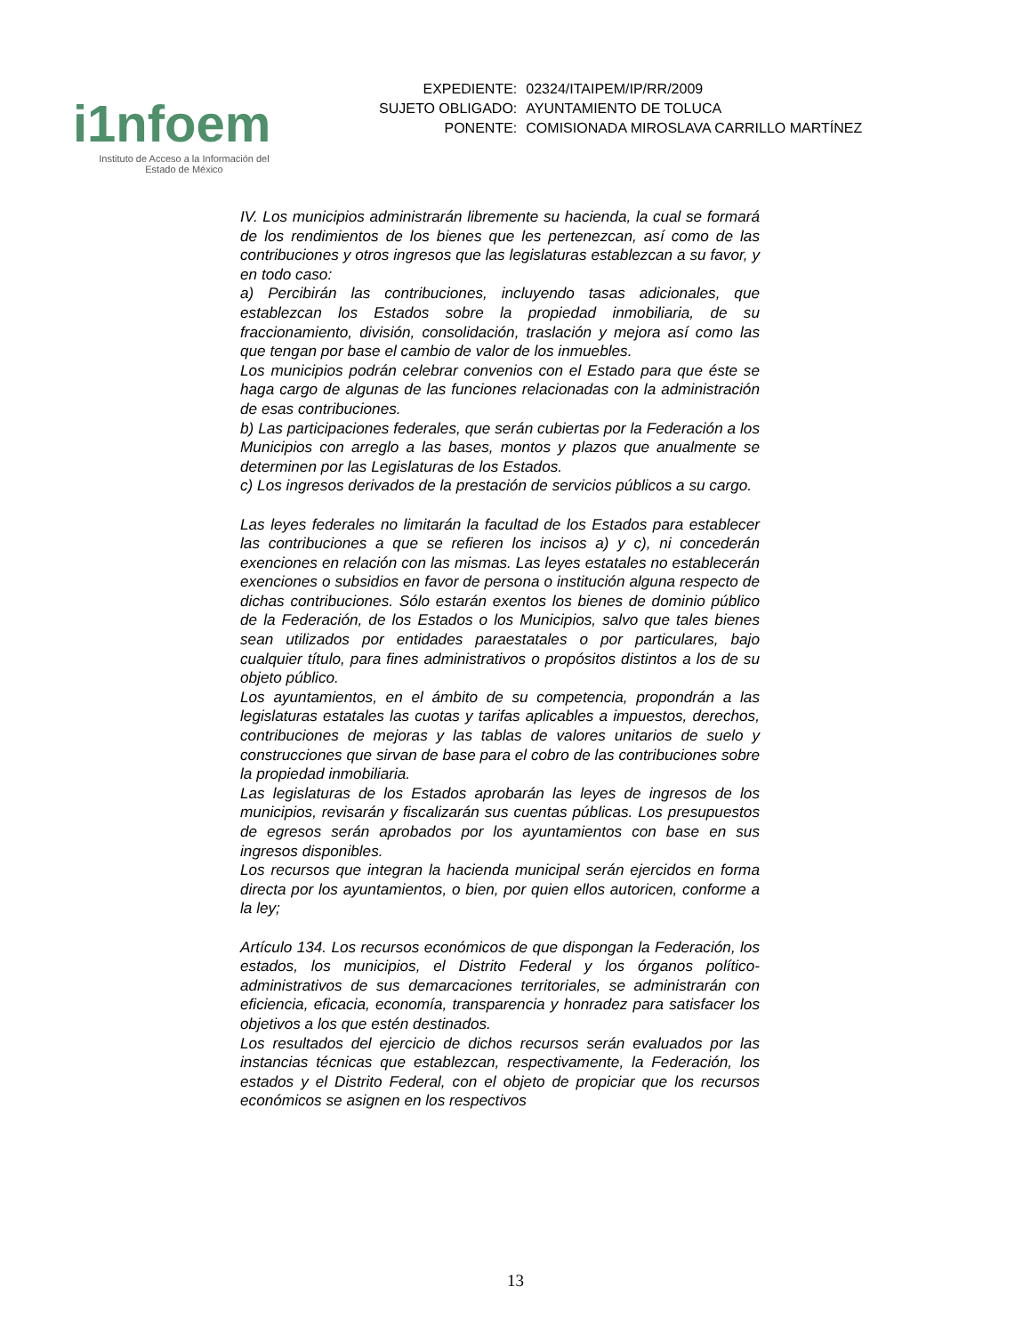i1nfoem
Instituto de Acceso a la Información del
Estado de México
| EXPEDIENTE: | 02324/ITAIPEM/IP/RR/2009 |
| SUJETO OBLIGADO: | AYUNTAMIENTO DE TOLUCA |
| PONENTE: | COMISIONADA MIROSLAVA CARRILLO MARTÍNEZ |
IV. Los municipios administrarán libremente su hacienda, la cual se formará de los rendimientos de los bienes que les pertenezcan, así como de las contribuciones y otros ingresos que las legislaturas establezcan a su favor, y en todo caso:
a) Percibirán las contribuciones, incluyendo tasas adicionales, que establezcan los Estados sobre la propiedad inmobiliaria, de su fraccionamiento, división, consolidación, traslación y mejora así como las que tengan por base el cambio de valor de los inmuebles.
Los municipios podrán celebrar convenios con el Estado para que éste se haga cargo de algunas de las funciones relacionadas con la administración de esas contribuciones.
b) Las participaciones federales, que serán cubiertas por la Federación a los Municipios con arreglo a las bases, montos y plazos que anualmente se determinen por las Legislaturas de los Estados.
c) Los ingresos derivados de la prestación de servicios públicos a su cargo.
Las leyes federales no limitarán la facultad de los Estados para establecer las contribuciones a que se refieren los incisos a) y c), ni concederán exenciones en relación con las mismas. Las leyes estatales no establecerán exenciones o subsidios en favor de persona o institución alguna respecto de dichas contribuciones. Sólo estarán exentos los bienes de dominio público de la Federación, de los Estados o los Municipios, salvo que tales bienes sean utilizados por entidades paraestatales o por particulares, bajo cualquier título, para fines administrativos o propósitos distintos a los de su objeto público.
Los ayuntamientos, en el ámbito de su competencia, propondrán a las legislaturas estatales las cuotas y tarifas aplicables a impuestos, derechos, contribuciones de mejoras y las tablas de valores unitarios de suelo y construcciones que sirvan de base para el cobro de las contribuciones sobre la propiedad inmobiliaria.
Las legislaturas de los Estados aprobarán las leyes de ingresos de los municipios, revisarán y fiscalizarán sus cuentas públicas. Los presupuestos de egresos serán aprobados por los ayuntamientos con base en sus ingresos disponibles.
Los recursos que integran la hacienda municipal serán ejercidos en forma directa por los ayuntamientos, o bien, por quien ellos autoricen, conforme a la ley;
Artículo 134. Los recursos económicos de que dispongan la Federación, los estados, los municipios, el Distrito Federal y los órganos político-administrativos de sus demarcaciones territoriales, se administrarán con eficiencia, eficacia, economía, transparencia y honradez para satisfacer los objetivos a los que estén destinados.
Los resultados del ejercicio de dichos recursos serán evaluados por las instancias técnicas que establezcan, respectivamente, la Federación, los estados y el Distrito Federal, con el objeto de propiciar que los recursos económicos se asignen en los respectivos
13